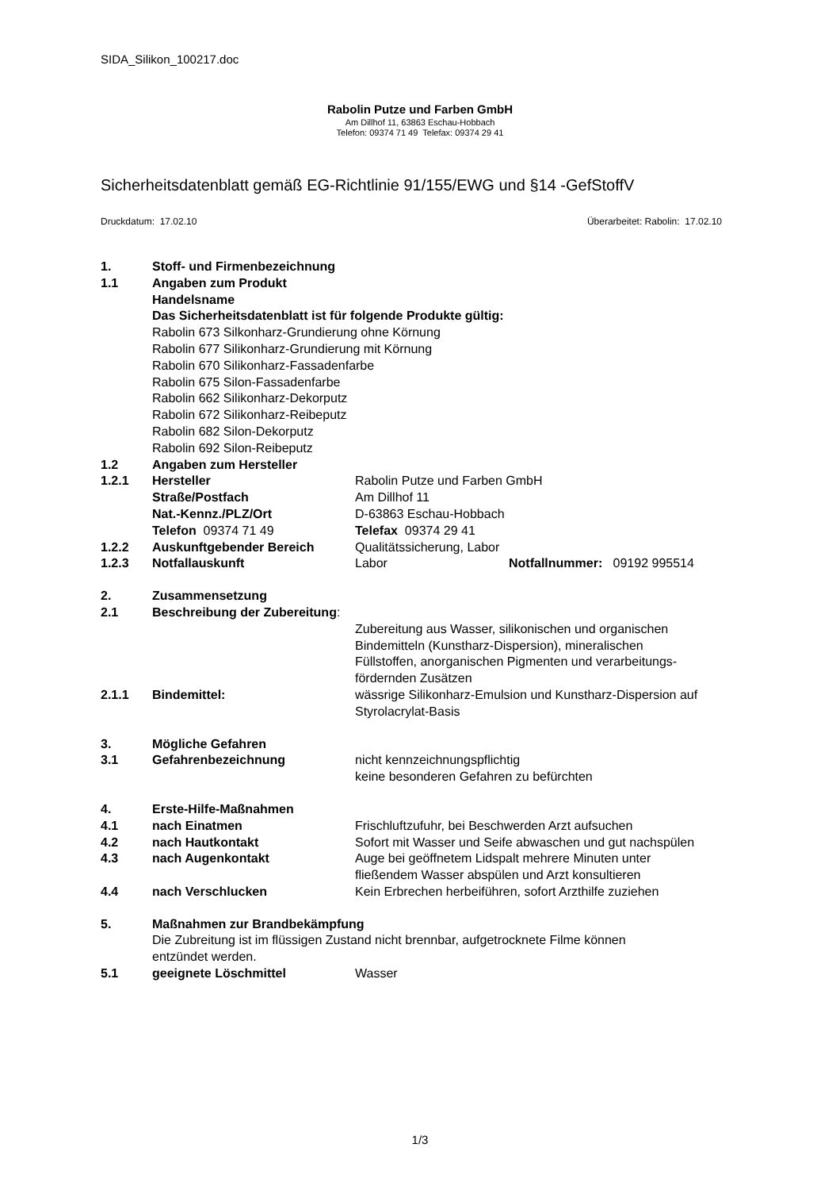SIDA_Silikon_100217.doc
Rabolin Putze und Farben GmbH
Am Dillhof 11, 63863 Eschau-Hobbach
Telefon: 09374 71 49 Telefax: 09374 29 41
Sicherheitsdatenblatt gemäß EG-Richtlinie 91/155/EWG und §14 -GefStoffV
Druckdatum: 17.02.10 Überarbeitet: Rabolin: 17.02.10
1. Stoff- und Firmenbezeichnung
1.1 Angaben zum Produkt
Handelsname
Das Sicherheitsdatenblatt ist für folgende Produkte gültig:
Rabolin 673 Silkonharz-Grundierung ohne Körnung
Rabolin 677 Silikonharz-Grundierung mit Körnung
Rabolin 670 Silikonharz-Fassadenfarbe
Rabolin 675 Silon-Fassadenfarbe
Rabolin 662 Silikonharz-Dekorputz
Rabolin 672 Silikonharz-Reibeputz
Rabolin 682 Silon-Dekorputz
Rabolin 692 Silon-Reibeputz
1.2 Angaben zum Hersteller
1.2.1 Hersteller Rabolin Putze und Farben GmbH
Straße/Postfach Am Dillhof 11
Nat.-Kennz./PLZ/Ort D-63863 Eschau-Hobbach
Telefon 09374 71 49 Telefax 09374 29 41
1.2.2 Auskunftgebender Bereich Qualitätssicherung, Labor
1.2.3 Notfallauskunft Labor Notfallnummer: 09192 995514
2. Zusammensetzung
2.1 Beschreibung der Zubereitung:
Zubereitung aus Wasser, silikonischen und organischen
Bindemitteln (Kunstharz-Dispersion), mineralischen
Füllstoffen, anorganischen Pigmenten und verarbeitungs-
fördernden Zusätzen
2.1.1 Bindemittel: wässrige Silikonharz-Emulsion und Kunstharz-Dispersion auf
Styrolacrylat-Basis
3. Mögliche Gefahren
3.1 Gefahrenbezeichnung nicht kennzeichnungspflichtig
keine besonderen Gefahren zu befürchten
4. Erste-Hilfe-Maßnahmen
4.1 nach Einatmen Frischluftzufuhr, bei Beschwerden Arzt aufsuchen
4.2 nach Hautkontakt Sofort mit Wasser und Seife abwaschen und gut nachspülen
4.3 nach Augenkontakt Auge bei geöffnetem Lidspalt mehrere Minuten unter
fließendem Wasser abspülen und Arzt konsultieren
4.4 nach Verschlucken Kein Erbrechen herbeiführen, sofort Arzthilfe zuziehen
5. Maßnahmen zur Brandbekämpfung
Die Zubreitung ist im flüssigen Zustand nicht brennbar, aufgetrocknete Filme können
entzündet werden.
5.1 geeignete Löschmittel Wasser
1/3